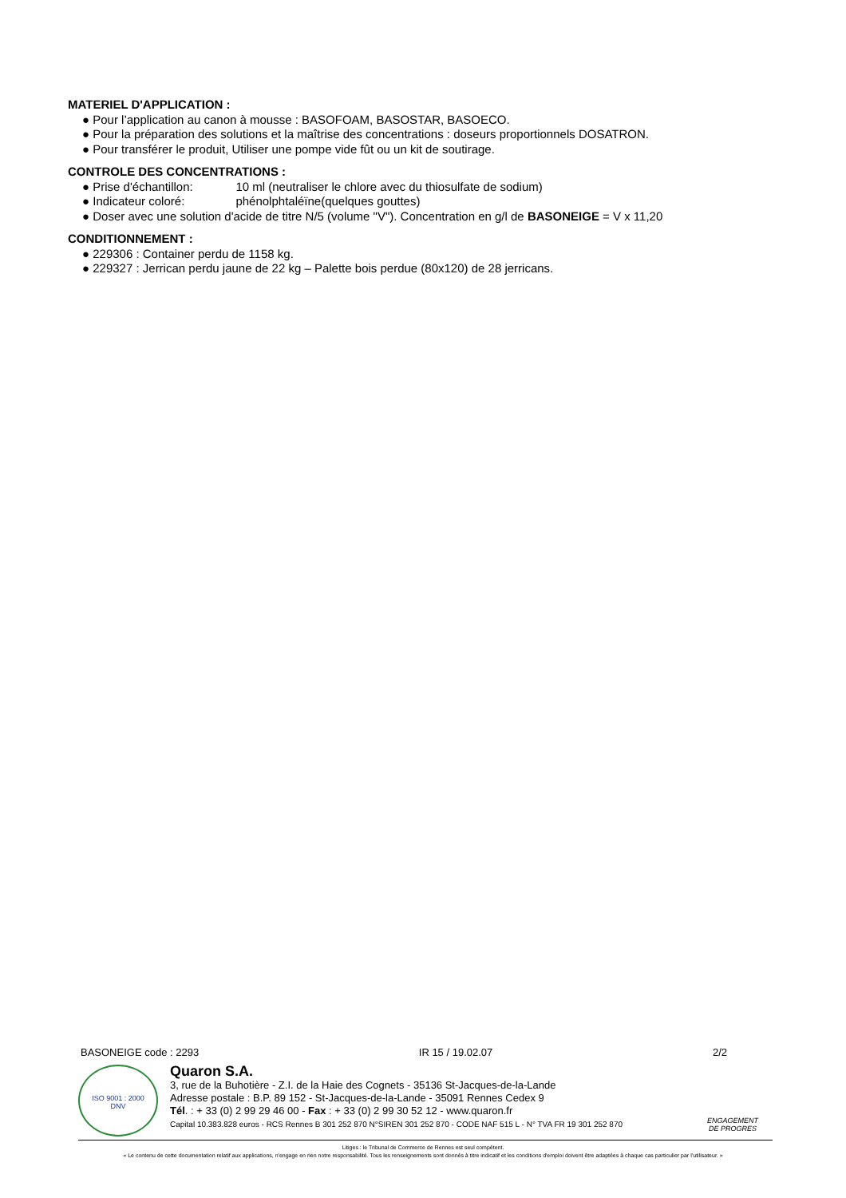MATERIEL D'APPLICATION :
● Pour l’application au canon à mousse : BASOFOAM, BASOSTAR, BASOECO.
● Pour la préparation des solutions et la maîtrise des concentrations : doseurs proportionnels DOSATRON.
● Pour transférer le produit, Utiliser une pompe vide fût ou un kit de soutirage.
CONTROLE DES CONCENTRATIONS :
● Prise d'échantillon: 10 ml (neutraliser le chlore avec du thiosulfate de sodium)
● Indicateur coloré: phénolphtaléïne(quelques gouttes)
● Doser avec une solution d'acide de titre N/5 (volume "V"). Concentration en g/l de BASONEIGE = V x 11,20
CONDITIONNEMENT :
● 229306 : Container perdu de 1158 kg.
● 229327 : Jerrican perdu jaune de 22 kg – Palette bois perdue (80x120) de 28 jerricans.
BASONEIGE code : 2293 IR 15 / 19.02.07 2/2
ISO 9001 : 2000
DNV
Quaron S.A.
3, rue de la Buhotière - Z.I. de la Haie des Cognets - 35136 St-Jacques-de-la-Lande
Adresse postale : B.P. 89 152 - St-Jacques-de-la-Lande - 35091 Rennes Cedex 9
Tél. : + 33 (0) 2 99 29 46 00 - Fax : + 33 (0) 2 99 30 52 12 - www.quaron.fr
Capital 10.383.828 euros - RCS Rennes B 301 252 870 N°SIREN 301 252 870 - CODE NAF 515 L - N° TVA FR 19 301 252 870
ENGAGEMENT
DE PROGRES
Litiges : le Tribunal de Commerce de Rennes est seul compétent.
« Le contenu de cette documentation relatif aux applications, n'engage en rien notre responsabilité. Tous les renseignements sont donnés à titre indicatif et les conditions d'emploi doivent être adaptées à chaque cas particulier par l’utilisateur. »